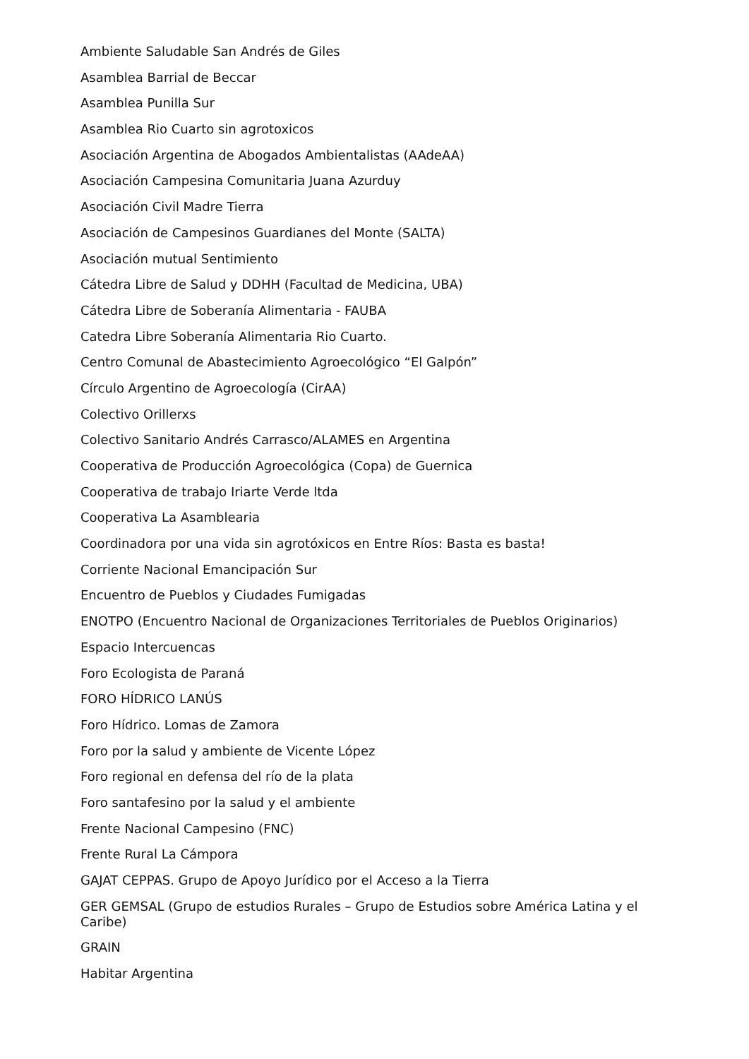Ambiente Saludable San Andrés de Giles
Asamblea Barrial de Beccar
Asamblea Punilla Sur
Asamblea Rio Cuarto sin agrotoxicos
Asociación Argentina de Abogados Ambientalistas (AAdeAA)
Asociación Campesina Comunitaria Juana Azurduy
Asociación Civil Madre Tierra
Asociación de Campesinos Guardianes del Monte (SALTA)
Asociación mutual Sentimiento
Cátedra Libre de Salud y DDHH (Facultad de Medicina, UBA)
Cátedra Libre de Soberanía Alimentaria - FAUBA
Catedra Libre Soberanía Alimentaria Rio Cuarto.
Centro Comunal de Abastecimiento Agroecológico “El Galpón”
Círculo Argentino de Agroecología (CirAA)
Colectivo Orillerxs
Colectivo Sanitario Andrés Carrasco/ALAMES en Argentina
Cooperativa de Producción Agroecológica (Copa) de Guernica
Cooperativa de trabajo Iriarte Verde ltda
Cooperativa La Asamblearia
Coordinadora por una vida sin agrotóxicos en Entre Ríos: Basta es basta!
Corriente Nacional Emancipación Sur
Encuentro de Pueblos y Ciudades Fumigadas
ENOTPO (Encuentro Nacional de Organizaciones Territoriales de Pueblos Originarios)
Espacio Intercuencas
Foro Ecologista de Paraná
FORO HÍDRICO LANÚS
Foro Hídrico. Lomas de Zamora
Foro por la salud y ambiente de Vicente López
Foro regional en defensa del río de la plata
Foro santafesino por la salud y el ambiente
Frente Nacional Campesino (FNC)
Frente Rural La Cámpora
GAJAT CEPPAS. Grupo de Apoyo Jurídico por el Acceso a la Tierra
GER GEMSAL (Grupo de estudios Rurales – Grupo de Estudios sobre América Latina y el Caribe)
GRAIN
Habitar Argentina